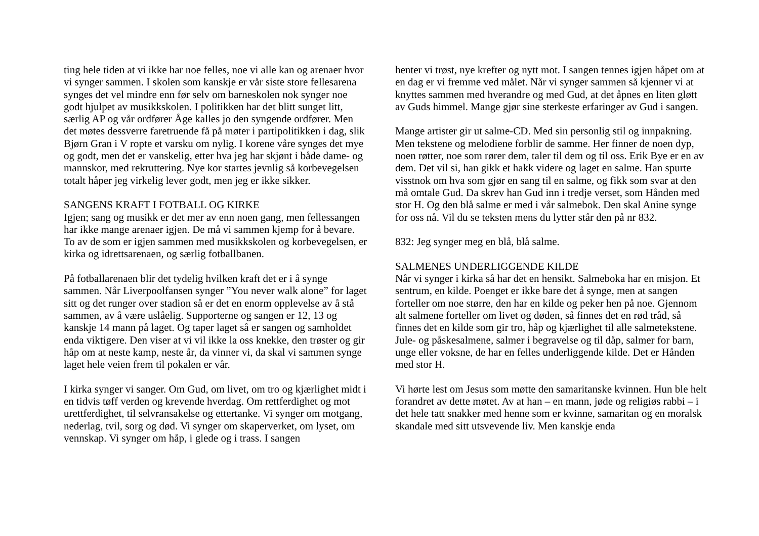ting hele tiden at vi ikke har noe felles, noe vi alle kan og arenaer hvor vi synger sammen. I skolen som kanskje er vår siste store fellesarena synges det vel mindre enn før selv om barneskolen nok synger noe godt hjulpet av musikkskolen. I politikken har det blitt sunget litt, særlig AP og vår ordfører Åge kalles jo den syngende ordfører. Men det møtes dessverre faretruende få på møter i partipolitikken i dag, slik Bjørn Gran i V ropte et varsku om nylig. I korene våre synges det mye og godt, men det er vanskelig, etter hva jeg har skjønt i både dame- og mannskor, med rekruttering. Nye kor startes jevnlig så korbevegelsen totalt håper jeg virkelig lever godt, men jeg er ikke sikker.
SANGENS KRAFT I FOTBALL OG KIRKE
Igjen; sang og musikk er det mer av enn noen gang, men fellessangen har ikke mange arenaer igjen. De må vi sammen kjemp for å bevare. To av de som er igjen sammen med musikkskolen og korbevegelsen, er kirka og idrettsarenaen, og særlig fotballbanen.
På fotballarenaen blir det tydelig hvilken kraft det er i å synge sammen. Når Liverpoolfansen synger ”You never walk alone” for laget sitt og det runger over stadion så er det en enorm opplevelse av å stå sammen, av å være uslåelig. Supporterne og sangen er 12, 13 og kanskje 14 mann på laget. Og taper laget så er sangen og samholdet enda viktigere. Den viser at vi vil ikke la oss knekke, den trøster og gir håp om at neste kamp, neste år, da vinner vi, da skal vi sammen synge laget hele veien frem til pokalen er vår.
I kirka synger vi sanger. Om Gud, om livet, om tro og kjærlighet midt i en tidvis tøff verden og krevende hverdag. Om rettferdighet og mot urettferdighet, til selvransakelse og ettertanke. Vi synger om motgang, nederlag, tvil, sorg og død. Vi synger om skaperverket, om lyset, om vennskap. Vi synger om håp, i glede og i trass. I sangen
henter vi trøst, nye krefter og nytt mot. I sangen tennes igjen håpet om at en dag er vi fremme ved målet. Når vi synger sammen så kjenner vi at knyttes sammen med hverandre og med Gud, at det åpnes en liten gløtt av Guds himmel. Mange gjør sine sterkeste erfaringer av Gud i sangen.
Mange artister gir ut salme-CD. Med sin personlig stil og innpakning. Men tekstene og melodiene forblir de samme. Her finner de noen dyp, noen røtter, noe som rører dem, taler til dem og til oss. Erik Bye er en av dem. Det vil si, han gikk et hakk videre og laget en salme. Han spurte visstnok om hva som gjør en sang til en salme, og fikk som svar at den må omtale Gud. Da skrev han Gud inn i tredje verset, som Hånden med stor H. Og den blå salme er med i vår salmebok. Den skal Anine synge for oss nå. Vil du se teksten mens du lytter står den på nr 832.
832: Jeg synger meg en blå, blå salme.
SALMENES UNDERLIGGENDE KILDE
Når vi synger i kirka så har det en hensikt. Salmeboka har en misjon. Et sentrum, en kilde. Poenget er ikke bare det å synge, men at sangen forteller om noe større, den har en kilde og peker hen på noe. Gjennom alt salmene forteller om livet og døden, så finnes det en rød tråd, så finnes det en kilde som gir tro, håp og kjærlighet til alle salmetekstene. Jule- og påskesalmene, salmer i begravelse og til dåp, salmer for barn, unge eller voksne, de har en felles underliggende kilde. Det er Hånden med stor H.
Vi hørte lest om Jesus som møtte den samaritanske kvinnen. Hun ble helt forandret av dette møtet. Av at han – en mann, jøde og religiøs rabbi – i det hele tatt snakker med henne som er kvinne, samaritan og en moralsk skandale med sitt utsvevende liv. Men kanskje enda